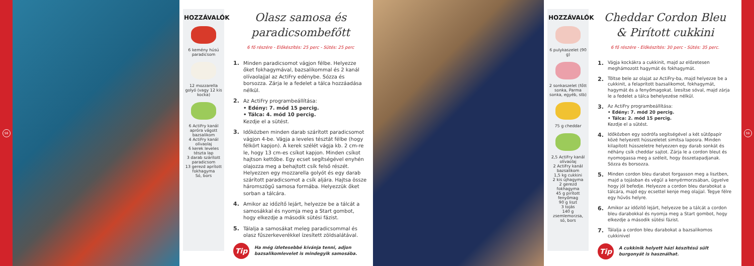58
HOZZÁVALÓK
6 kemény húsú paradicsom
12 mozzarella golyó (vagy 12 kis kocka)
6 ActiFry kanál apróra vágott bazsalikom
4 ActiFry kanál olívaolaj
6 kerek leveles tészta lap
3 darab szárított paradicsom
13 gerezd aprított fokhagyma
Só, bors
Olasz samosa és paradicsombefőtt
6 fő részére - Előkészítés: 25 perc - Sütés: 25 perc
1. Minden paradicsomot vágjon félbe. Helyezze őket fokhagymával, bazsalikommal és 2 kanál olívaolajjal az ActiFry edénybe. Sózza és borsozza. Zárja le a fedelet a tálca hozzáadása nélkül.
2. Az ActiFry programbeállítása:
• Edény: 7. mód 15 percig.
• Tálca: 4. mód 10 percig.
Kezdje el a sütést.
3. Időközben minden darab szárított paradicsomot vágjon 4-be. Vágja a leveles tésztát félbe (hogy félkört kapjon). A kerek szélét vágja kb. 2 cm-re le, hogy 13 cm-es csíkot kapjon. Minden csíkot hajtson kettőbe. Egy ecset segítségével enyhén olajozza meg a behajtott csík felső részét. Helyezzen egy mozzarella golyót és egy darab szárított paradicsomot a csík aljára. Hajtsa össze háromszögű samosa formába. Helyezzük őket sorban a tálcára.
4. Amikor az időzítő lejárt, helyezze be a tálcát a samosákkal és nyomja meg a Start gombot, hogy elkezdje a második sütési fázist.
5. Tálalja a samosákat meleg paradicsommal és olasz fűszerkeverékkel ízesített zöldsalátával.
Tip
Ha még ízletesebbé kívánja tenni, adjon bazsalikomlevelet is mindegyik samosába.
HOZZÁVALÓK
6 pulykaszelet (90 g)
2 sonkaszelet (főtt sonka, Parma sonka, egyéb, stb)
75 g cheddar
2,5 ActiFry kanál olívaolaj
2 ActiFry kanál bazsalikom
1,5 kg cukkini
2 kis újhagyma
2 gerezd fokhagyma
45 g pirított fenyőmag
90 g liszt
3 tojás
140 g zsemlemorzsa,
só, bors
Cheddar Cordon Bleu & Pirított cukkini
6 fő részére - Előkészítés: 30 perc - Sütés: 35 perc.
1. Vágja kockákra a cukkinit, majd az előzetesen meghámozott hagymát és fokhagymát.
2. Töltse bele az olajat az ActiFry-ba, majd helyezze be a cukkinit, a felaprított bazsalikomot, fokhagymát, hagymát és a fenyőmagokat. Ízesítse sóval, majd zárja le a fedelet a tálca behelyezése nélkül.
3. Az ActiFry programbeállítása:
• Edény: 7. mód 20 percig.
• Tálca: 2. mód 15 percig.
Kezdje el a sütést.
4. Időközben egy sodrófa segítségével a két sütőpapír közé helyezett hússzeletet simítsa laposra. Minden kilapított hússzeletre helyezzen egy darab sonkát és néhány csík cheddar sajtot. Zárja le a cordon bleut és nyomogassa meg a széleit, hogy összetapadjanak. Sózza és borsozza.
5. Minden cordon bleu darabot forgasson meg a lisztben, majd a tojásban és végül a kenyérmorzsában, ügyelve hogy jól befedje. Helyezze a cordon bleu darabokat a tálcára, majd egy ecsettel kenje meg olajjal. Tegye félre egy hűvös helyre.
6. Amikor az időzítő lejárt, helyezze be a tálcát a cordon bleu darabokkal és nyomja meg a Start gombot, hogy elkezdje a második sütési fázist.
7. Tálalja a cordon bleu darabokat a bazsalikomos cukkinivel
Tip
A cukkinik helyett házi készítésű sült burgonyát is használhat.
59